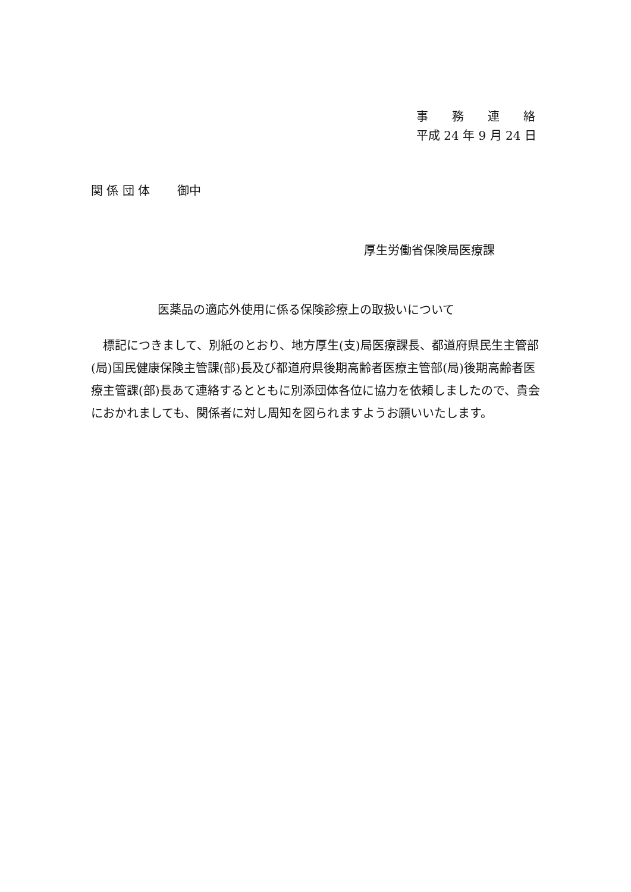事　　務　　連　　絡
平成 24 年 9 月 24 日
関 係 団 体　　 御中
厚生労働省保険局医療課
医薬品の適応外使用に係る保険診療上の取扱いについて
　標記につきまして、別紙のとおり、地方厚生(支)局医療課長、都道府県民生主管部(局)国民健康保険主管課(部)長及び都道府県後期高齢者医療主管部(局)後期高齢者医療主管課(部)長あて連絡するとともに別添団体各位に協力を依頼しましたので、貴会におかれましても、関係者に対し周知を図られますようお願いいたします。